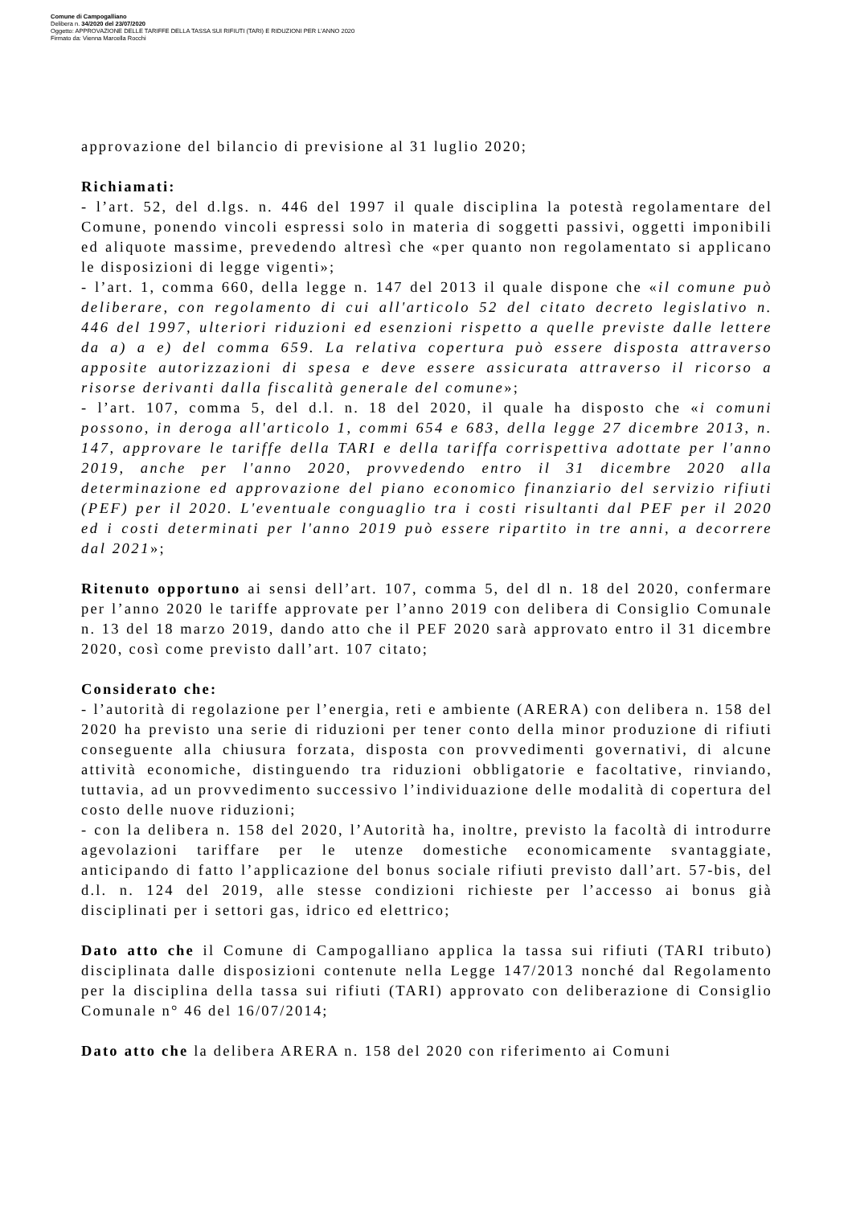Comune di Campogalliano
Delibera n. 34/2020 del 23/07/2020
Oggetto: APPROVAZIONE DELLE TARIFFE DELLA TASSA SUI RIFIUTI (TARI) E RIDUZIONI PER L'ANNO 2020
Firmato da: Vienna Marcella Rocchi
approvazione del bilancio di previsione al 31 luglio 2020;
Richiamati:
- l’art. 52, del d.lgs. n. 446 del 1997 il quale disciplina la potestà regolamentare del Comune, ponendo vincoli espressi solo in materia di soggetti passivi, oggetti imponibili ed aliquote massime, prevedendo altresì che «per quanto non regolamentato si applicano le disposizioni di legge vigenti»;
- l’art. 1, comma 660, della legge n. 147 del 2013 il quale dispone che «il comune può deliberare, con regolamento di cui all'articolo 52 del citato decreto legislativo n. 446 del 1997, ulteriori riduzioni ed esenzioni rispetto a quelle previste dalle lettere da a) a e) del comma 659. La relativa copertura può essere disposta attraverso apposite autorizzazioni di spesa e deve essere assicurata attraverso il ricorso a risorse derivanti dalla fiscalità generale del comune»;
- l’art. 107, comma 5, del d.l. n. 18 del 2020, il quale ha disposto che «i comuni possono, in deroga all'articolo 1, commi 654 e 683, della legge 27 dicembre 2013, n. 147, approvare le tariffe della TARI e della tariffa corrispettiva adottate per l'anno 2019, anche per l'anno 2020, provvedendo entro il 31 dicembre 2020 alla determinazione ed approvazione del piano economico finanziario del servizio rifiuti (PEF) per il 2020. L'eventuale conguaglio tra i costi risultanti dal PEF per il 2020 ed i costi determinati per l'anno 2019 può essere ripartito in tre anni, a decorrere dal 2021»;
Ritenuto opportuno ai sensi dell’art. 107, comma 5, del dl n. 18 del 2020, confermare per l’anno 2020 le tariffe approvate per l’anno 2019 con delibera di Consiglio Comunale n. 13 del 18 marzo 2019, dando atto che il PEF 2020 sarà approvato entro il 31 dicembre 2020, così come previsto dall’art. 107 citato;
Considerato che:
- l’autorità di regolazione per l’energia, reti e ambiente (ARERA) con delibera n. 158 del 2020 ha previsto una serie di riduzioni per tener conto della minor produzione di rifiuti conseguente alla chiusura forzata, disposta con provvedimenti governativi, di alcune attività economiche, distinguendo tra riduzioni obbligatorie e facoltative, rinviando, tuttavia, ad un provvedimento successivo l’individuazione delle modalità di copertura del costo delle nuove riduzioni;
- con la delibera n. 158 del 2020, l’Autorità ha, inoltre, previsto la facoltà di introdurre agevolazioni tariffare per le utenze domestiche economicamente svantaggiate, anticipando di fatto l’applicazione del bonus sociale rifiuti previsto dall’art. 57-bis, del d.l. n. 124 del 2019, alle stesse condizioni richieste per l’accesso ai bonus già disciplinati per i settori gas, idrico ed elettrico;
Dato atto che il Comune di Campogalliano applica la tassa sui rifiuti (TARI tributo) disciplinata dalle disposizioni contenute nella Legge 147/2013 nonché dal Regolamento per la disciplina della tassa sui rifiuti (TARI) approvato con deliberazione di Consiglio Comunale n° 46 del 16/07/2014;
Dato atto che la delibera ARERA n. 158 del 2020 con riferimento ai Comuni